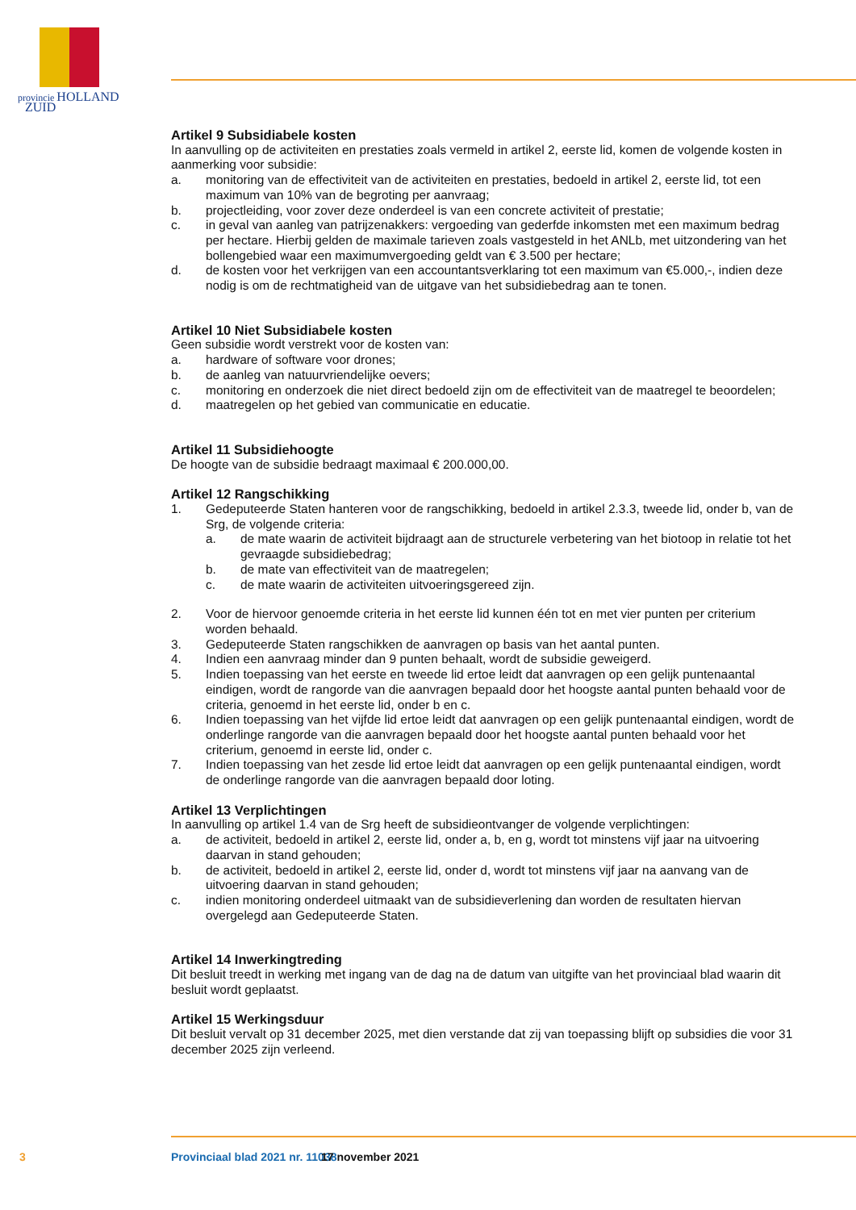provincie HOLLAND
ZUID
Artikel 9 Subsidiabele kosten
In aanvulling op de activiteiten en prestaties zoals vermeld in artikel 2, eerste lid, komen de volgende kosten in aanmerking voor subsidie:
a. monitoring van de effectiviteit van de activiteiten en prestaties, bedoeld in artikel 2, eerste lid, tot een maximum van 10% van de begroting per aanvraag;
b. projectleiding, voor zover deze onderdeel is van een concrete activiteit of prestatie;
c. in geval van aanleg van patrijzenakkers: vergoeding van gederfde inkomsten met een maximum bedrag per hectare. Hierbij gelden de maximale tarieven zoals vastgesteld in het ANLb, met uitzondering van het bollengebied waar een maximumvergoeding geldt van € 3.500 per hectare;
d. de kosten voor het verkrijgen van een accountantsverklaring tot een maximum van €5.000,-, indien deze nodig is om de rechtmatigheid van de uitgave van het subsidiebedrag aan te tonen.
Artikel 10 Niet Subsidiabele kosten
Geen subsidie wordt verstrekt voor de kosten van:
a. hardware of software voor drones;
b. de aanleg van natuurvriendelijke oevers;
c. monitoring en onderzoek die niet direct bedoeld zijn om de effectiviteit van de maatregel te beoordelen;
d. maatregelen op het gebied van communicatie en educatie.
Artikel 11 Subsidiehoogte
De hoogte van de subsidie bedraagt maximaal € 200.000,00.
Artikel 12 Rangschikking
1. Gedeputeerde Staten hanteren voor de rangschikking, bedoeld in artikel 2.3.3, tweede lid, onder b, van de Srg, de volgende criteria:
a. de mate waarin de activiteit bijdraagt aan de structurele verbetering van het biotoop in relatie tot het gevraagde subsidiebedrag;
b. de mate van effectiviteit van de maatregelen;
c. de mate waarin de activiteiten uitvoeringsgereed zijn.
2. Voor de hiervoor genoemde criteria in het eerste lid kunnen één tot en met vier punten per criterium worden behaald.
3. Gedeputeerde Staten rangschikken de aanvragen op basis van het aantal punten.
4. Indien een aanvraag minder dan 9 punten behaalt, wordt de subsidie geweigerd.
5. Indien toepassing van het eerste en tweede lid ertoe leidt dat aanvragen op een gelijk puntenaantal eindigen, wordt de rangorde van die aanvragen bepaald door het hoogste aantal punten behaald voor de criteria, genoemd in het eerste lid, onder b en c.
6. Indien toepassing van het vijfde lid ertoe leidt dat aanvragen op een gelijk puntenaantal eindigen, wordt de onderlinge rangorde van die aanvragen bepaald door het hoogste aantal punten behaald voor het criterium, genoemd in eerste lid, onder c.
7. Indien toepassing van het zesde lid ertoe leidt dat aanvragen op een gelijk puntenaantal eindigen, wordt de onderlinge rangorde van die aanvragen bepaald door loting.
Artikel 13 Verplichtingen
In aanvulling op artikel 1.4 van de Srg heeft de subsidieontvanger de volgende verplichtingen:
a. de activiteit, bedoeld in artikel 2, eerste lid, onder a, b, en g, wordt tot minstens vijf jaar na uitvoering daarvan in stand gehouden;
b. de activiteit, bedoeld in artikel 2, eerste lid, onder d, wordt tot minstens vijf jaar na aanvang van de uitvoering daarvan in stand gehouden;
c. indien monitoring onderdeel uitmaakt van de subsidieverlening dan worden de resultaten hiervan overgelegd aan Gedeputeerde Staten.
Artikel 14 Inwerkingtreding
Dit besluit treedt in werking met ingang van de dag na de datum van uitgifte van het provinciaal blad waarin dit besluit wordt geplaatst.
Artikel 15 Werkingsduur
Dit besluit vervalt op 31 december 2025, met dien verstande dat zij van toepassing blijft op subsidies die voor 31 december 2025 zijn verleend.
3 Provinciaal blad 2021 nr. 11038 17 november 2021